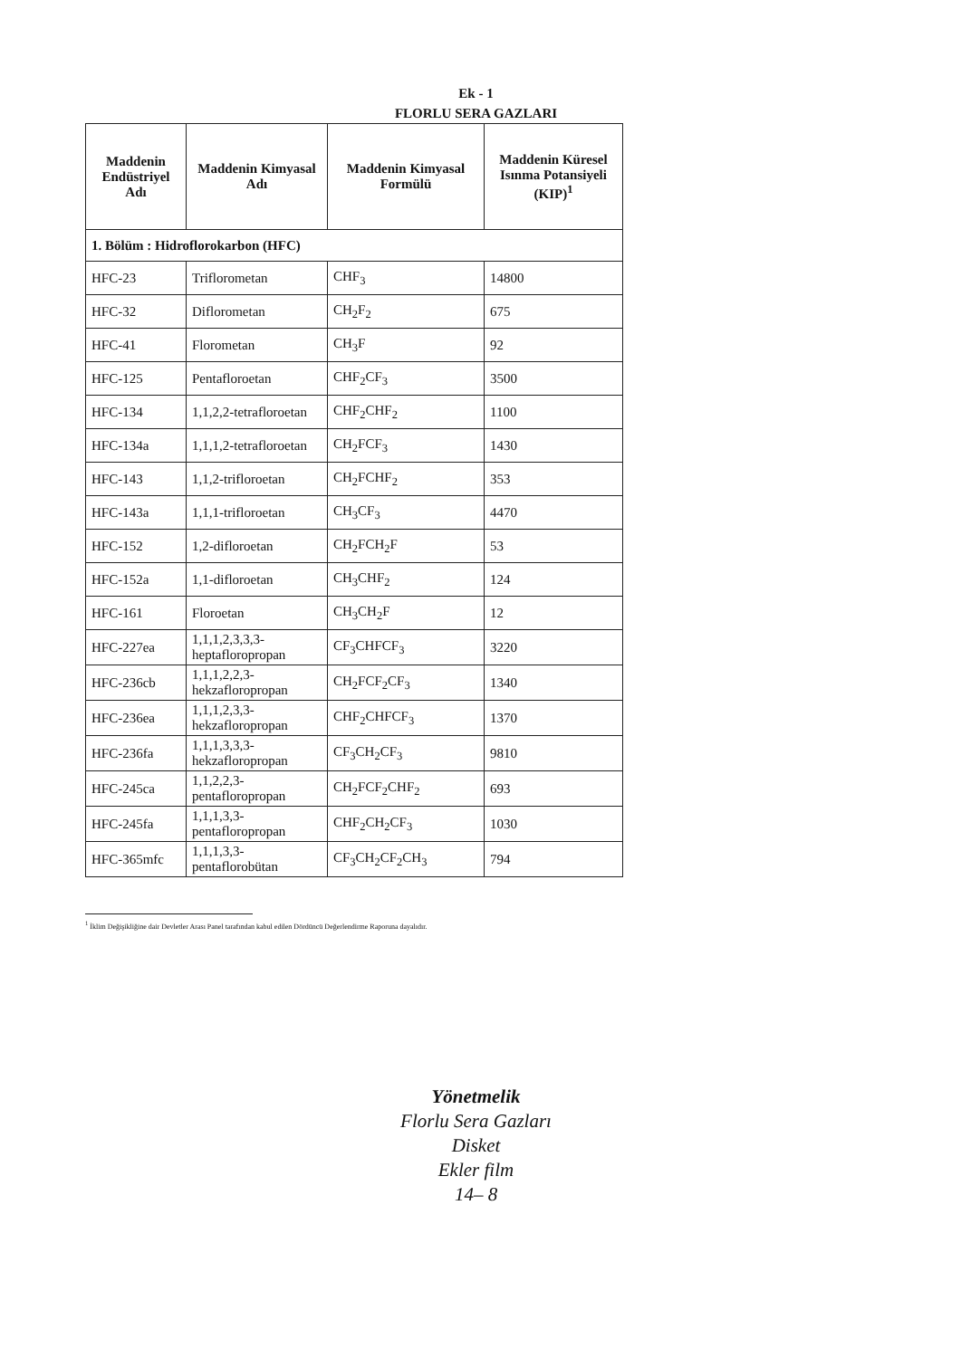Ek - 1
FLORLU SERA GAZLARI
| Maddenin Endüstriyel Adı | Maddenin Kimyasal Adı | Maddenin Kimyasal Formülü | Maddenin Küresel Isınma Potansiyeli (KIP)<sup>1</sup> |
| --- | --- | --- | --- |
| 1. Bölüm : Hidroflorokarbon (HFC) | | | |
| HFC-23 | Triflorometan | CHF<sub>3</sub> | 14800 |
| HFC-32 | Diflorometan | CH<sub>2</sub>F<sub>2</sub> | 675 |
| HFC-41 | Florometan | CH<sub>3</sub>F | 92 |
| HFC-125 | Pentafloroetan | CHF<sub>2</sub>CF<sub>3</sub> | 3500 |
| HFC-134 | 1,1,2,2-tetrafloroetan | CHF<sub>2</sub>CHF<sub>2</sub> | 1100 |
| HFC-134a | 1,1,1,2-tetrafloroetan | CH<sub>2</sub>FCF<sub>3</sub> | 1430 |
| HFC-143 | 1,1,2-trifloroetan | CH<sub>2</sub>FCHF<sub>2</sub> | 353 |
| HFC-143a | 1,1,1-trifloroetan | CH<sub>3</sub>CF<sub>3</sub> | 4470 |
| HFC-152 | 1,2-difloroetan | CH<sub>2</sub>FCH<sub>2</sub>F | 53 |
| HFC-152a | 1,1-difloroetan | CH<sub>3</sub>CHF<sub>2</sub> | 124 |
| HFC-161 | Floroetan | CH<sub>3</sub>CH<sub>2</sub>F | 12 |
| HFC-227ea | 1,1,1,2,3,3,3-heptafloropropan | CF<sub>3</sub>CHFCF<sub>3</sub> | 3220 |
| HFC-236cb | 1,1,1,2,2,3-hekzafloropropan | CH<sub>2</sub>FCF<sub>2</sub>CF<sub>3</sub> | 1340 |
| HFC-236ea | 1,1,1,2,3,3-hekzafloropropan | CHF<sub>2</sub>CHFCF<sub>3</sub> | 1370 |
| HFC-236fa | 1,1,1,3,3,3-hekzafloropropan | CF<sub>3</sub>CH<sub>2</sub>CF<sub>3</sub> | 9810 |
| HFC-245ca | 1,1,2,2,3-pentafloropropan | CH<sub>2</sub>FCF<sub>2</sub>CHF<sub>2</sub> | 693 |
| HFC-245fa | 1,1,1,3,3-pentafloropropan | CHF<sub>2</sub>CH<sub>2</sub>CF<sub>3</sub> | 1030 |
| HFC-365mfc | 1,1,1,3,3-pentaflorobütan | CF<sub>3</sub>CH<sub>2</sub>CF<sub>2</sub>CH<sub>3</sub> | 794 |
<sup>1</sup> İklim Değişikliğine dair Devletler Arası Panel tarafından kabul edilen Dördüncü Değerlendirme Raporuna dayalıdır.
Yönetmelik
Florlu Sera Gazları
Disket
Ekler film
14– 8